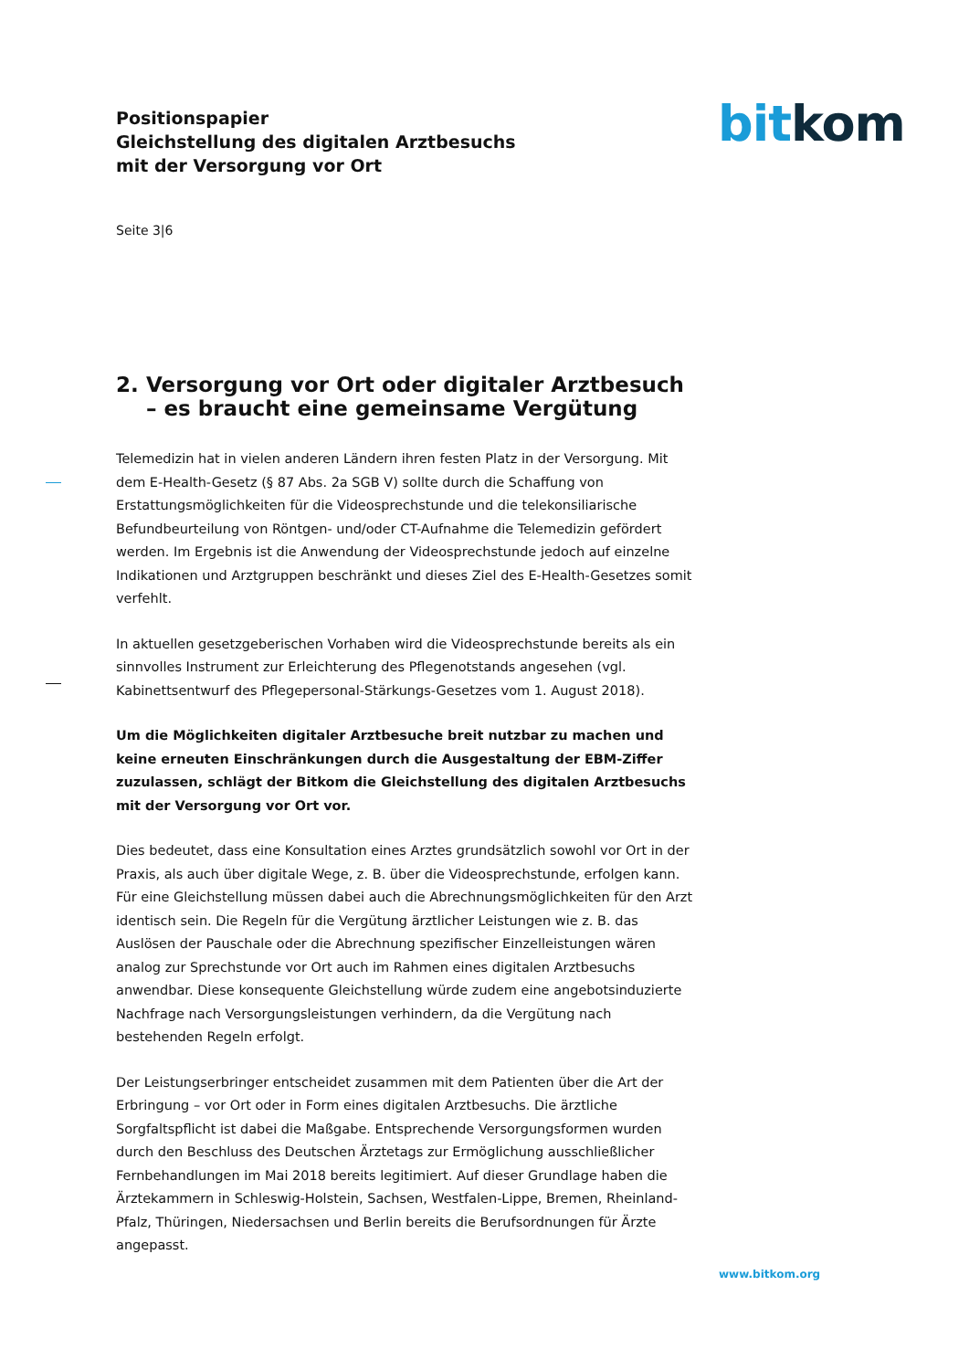Positionspapier
Gleichstellung des digitalen Arztbesuchs
mit der Versorgung vor Ort
bit kom
Seite 3|6
2. Versorgung vor Ort oder digitaler Arztbesuch – es braucht eine gemeinsame Vergütung
Telemedizin hat in vielen anderen Ländern ihren festen Platz in der Versorgung. Mit dem E-Health-Gesetz (§ 87 Abs. 2a SGB V) sollte durch die Schaffung von Erstattungsmöglichkeiten für die Videosprechstunde und die telekonsiliarische Befundbeurteilung von Röntgen- und/oder CT-Aufnahme die Telemedizin gefördert werden. Im Ergebnis ist die Anwendung der Videosprechstunde jedoch auf einzelne Indikationen und Arztgruppen beschränkt und dieses Ziel des E-Health-Gesetzes somit verfehlt.
In aktuellen gesetzgeberischen Vorhaben wird die Videosprechstunde bereits als ein sinnvolles Instrument zur Erleichterung des Pflegenotstands angesehen (vgl. Kabinettsentwurf des Pflegepersonal-Stärkungs-Gesetzes vom 1. August 2018).
Um die Möglichkeiten digitaler Arztbesuche breit nutzbar zu machen und keine erneuten Einschränkungen durch die Ausgestaltung der EBM-Ziffer zuzulassen, schlägt der Bitkom die Gleichstellung des digitalen Arztbesuchs mit der Versorgung vor Ort vor.
Dies bedeutet, dass eine Konsultation eines Arztes grundsätzlich sowohl vor Ort in der Praxis, als auch über digitale Wege, z. B. über die Videosprechstunde, erfolgen kann. Für eine Gleichstellung müssen dabei auch die Abrechnungsmöglichkeiten für den Arzt identisch sein. Die Regeln für die Vergütung ärztlicher Leistungen wie z. B. das Auslösen der Pauschale oder die Abrechnung spezifischer Einzelleistungen wären analog zur Sprechstunde vor Ort auch im Rahmen eines digitalen Arztbesuchs anwendbar. Diese konsequente Gleichstellung würde zudem eine angebotsinduzierte Nachfrage nach Versorgungsleistungen verhindern, da die Vergütung nach bestehenden Regeln erfolgt.
Der Leistungserbringer entscheidet zusammen mit dem Patienten über die Art der Erbringung – vor Ort oder in Form eines digitalen Arztbesuchs. Die ärztliche Sorgfaltspflicht ist dabei die Maßgabe. Entsprechende Versorgungsformen wurden durch den Beschluss des Deutschen Ärztetags zur Ermöglichung ausschließlicher Fernbehandlungen im Mai 2018 bereits legitimiert. Auf dieser Grundlage haben die Ärztekammern in Schleswig-Holstein, Sachsen, Westfalen-Lippe, Bremen, Rheinland-Pfalz, Thüringen, Niedersachsen und Berlin bereits die Berufsordnungen für Ärzte angepasst.
www.bitkom.org